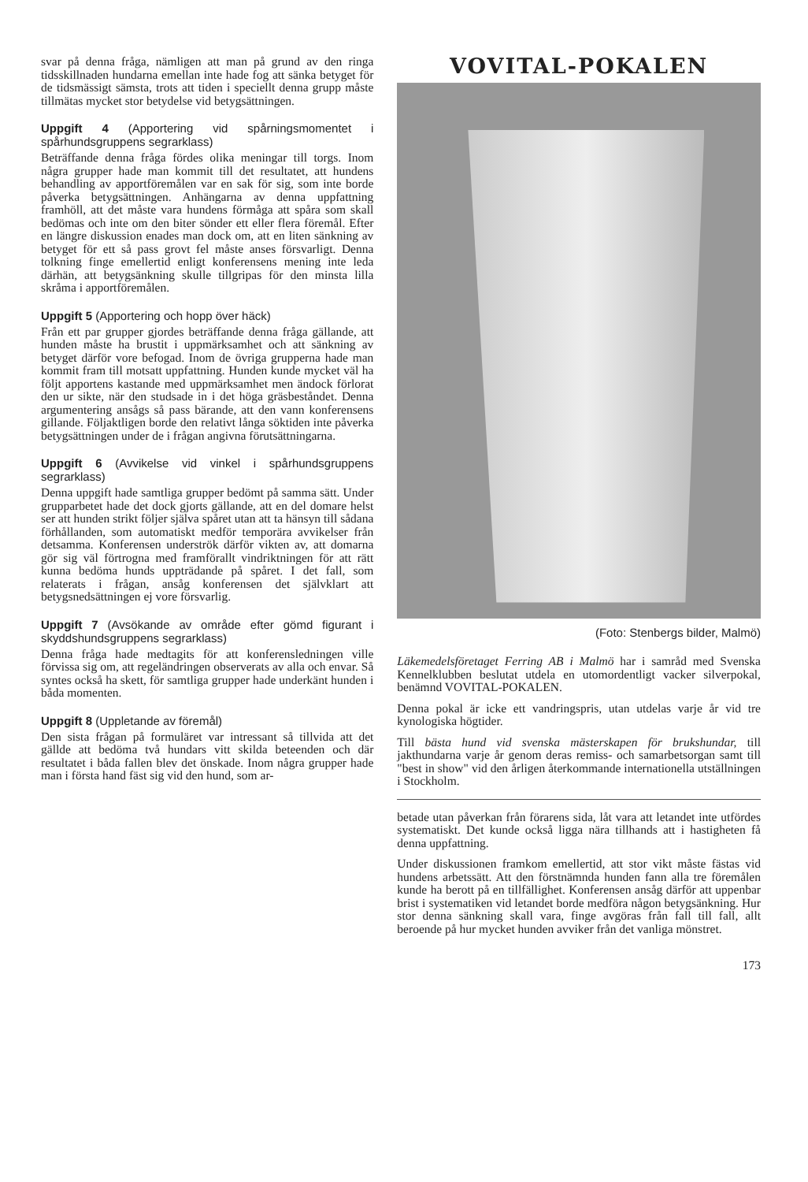svar på denna fråga, nämligen att man på grund av den ringa tidsskillnaden hundarna emellan inte hade fog att sänka betyget för de tidsmässigt sämsta, trots att tiden i speciellt denna grupp måste tillmätas mycket stor betydelse vid betygsättningen.
Uppgift 4 (Apportering vid spårningsmomentet i spårhundsgruppens segrarklass)
Beträffande denna fråga fördes olika meningar till torgs. Inom några grupper hade man kommit till det resultatet, att hundens behandling av apportföremålen var en sak för sig, som inte borde påverka betygsättningen. Anhängarna av denna uppfattning framhöll, att det måste vara hundens förmåga att spåra som skall bedömas och inte om den biter sönder ett eller flera föremål. Efter en längre diskussion enades man dock om, att en liten sänkning av betyget för ett så pass grovt fel måste anses försvarligt. Denna tolkning finge emellertid enligt konferensens mening inte leda därhän, att betygsänkning skulle tillgripas för den minsta lilla skråma i apportföremålen.
Uppgift 5 (Apportering och hopp över häck)
Från ett par grupper gjordes beträffande denna fråga gällande, att hunden måste ha brustit i uppmärksamhet och att sänkning av betyget därför vore befogad. Inom de övriga grupperna hade man kommit fram till motsatt uppfattning. Hunden kunde mycket väl ha följt apportens kastande med uppmärksamhet men ändock förlorat den ur sikte, när den studsade in i det höga gräsbeståndet. Denna argumentering ansågs så pass bärande, att den vann konferensens gillande. Följaktligen borde den relativt långa söktiden inte påverka betygsättningen under de i frågan angivna förutsättningarna.
Uppgift 6 (Avvikelse vid vinkel i spårhundsgruppens segrarklass)
Denna uppgift hade samtliga grupper bedömt på samma sätt. Under grupparbetet hade det dock gjorts gällande, att en del domare helst ser att hunden strikt följer själva spåret utan att ta hänsyn till sådana förhållanden, som automatiskt medför temporära avvikelser från detsamma. Konferensen underströk därför vikten av, att domarna gör sig väl förtrogna med framförallt vindriktningen för att rätt kunna bedöma hunds uppträdande på spåret. I det fall, som relaterats i frågan, ansåg konferensen det självklart att betygsnedsättningen ej vore försvarlig.
Uppgift 7 (Avsökande av område efter gömd figurant i skyddshundsgruppens segrarklass)
Denna fråga hade medtagits för att konferensledningen ville förvissa sig om, att regeländringen observerats av alla och envar. Så syntes också ha skett, för samtliga grupper hade underkänt hunden i båda momenten.
Uppgift 8 (Uppletande av föremål)
Den sista frågan på formuläret var intressant så tillvida att det gällde att bedöma två hundars vitt skilda beteenden och där resultatet i båda fallen blev det önskade. Inom några grupper hade man i första hand fäst sig vid den hund, som ar-
VOVITAL-POKALEN
(Foto: Stenbergs bilder, Malmö)
Läkemedelsföretaget Ferring AB i Malmö har i samråd med Svenska Kennelklubben beslutat utdela en utomordentligt vacker silverpokal, benämnd VOVITAL-POKALEN.
Denna pokal är icke ett vandringspris, utan utdelas varje år vid tre kynologiska högtider.
Till bästa hund vid svenska mästerskapen för brukshundar, till jakthundarna varje år genom deras remiss- och samarbetsorgan samt till "best in show" vid den årligen återkommande internationella utställningen i Stockholm.
betade utan påverkan från förarens sida, låt vara att letandet inte utfördes systematiskt. Det kunde också ligga nära tillhands att i hastigheten få denna uppfattning.
Under diskussionen framkom emellertid, att stor vikt måste fästas vid hundens arbetssätt. Att den förstnämnda hunden fann alla tre föremålen kunde ha berott på en tillfällighet. Konferensen ansåg därför att uppenbar brist i systematiken vid letandet borde medföra någon betygsänkning. Hur stor denna sänkning skall vara, finge avgöras från fall till fall, allt beroende på hur mycket hunden avviker från det vanliga mönstret.
173